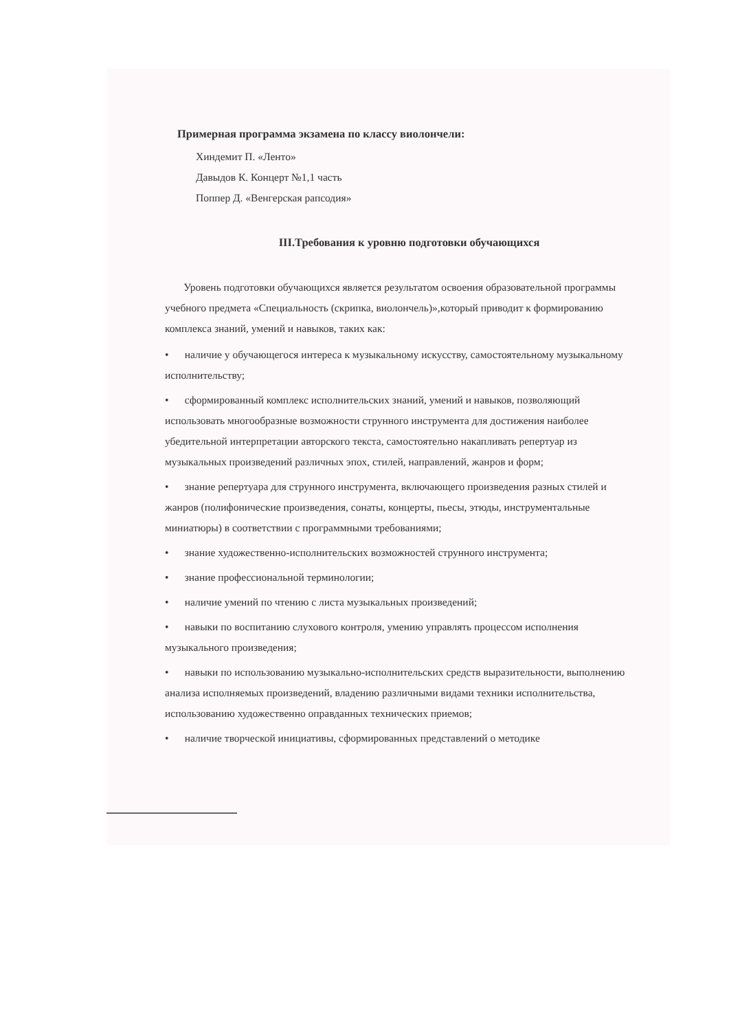Примерная программа экзамена по классу виолончели:
Хиндемит П. «Ленто»
Давыдов К. Концерт №1,1 часть
Поппер Д. «Венгерская рапсодия»
III.Требования к уровню подготовки обучающихся
Уровень подготовки обучающихся является результатом освоения образовательной программы учебного предмета «Специальность (скрипка, виолончель)»,который приводит к формированию комплекса знаний, умений и навыков, таких как:
• наличие у обучающегося интереса к музыкальному искусству, самостоятельному музыкальному исполнительству;
• сформированный комплекс исполнительских знаний, умений и навыков, позволяющий использовать многообразные возможности струнного инструмента для достижения наиболее убедительной интерпретации авторского текста, самостоятельно накапливать репертуар из музыкальных произведений различных эпох, стилей, направлений, жанров и форм;
• знание репертуара для струнного инструмента, включающего произведения разных стилей и жанров (полифонические произведения, сонаты, концерты, пьесы, этюды, инструментальные миниатюры) в соответствии с программными требованиями;
• знание художественно-исполнительских возможностей струнного инструмента;
• знание профессиональной терминологии;
• наличие умений по чтению с листа музыкальных произведений;
• навыки по воспитанию слухового контроля, умению управлять процессом исполнения музыкального произведения;
• навыки по использованию музыкально-исполнительских средств выразительности, выполнению анализа исполняемых произведений, владению различными видами техники исполнительства, использованию художественно оправданных технических приемов;
• наличие творческой инициативы, сформированных представлений о методике